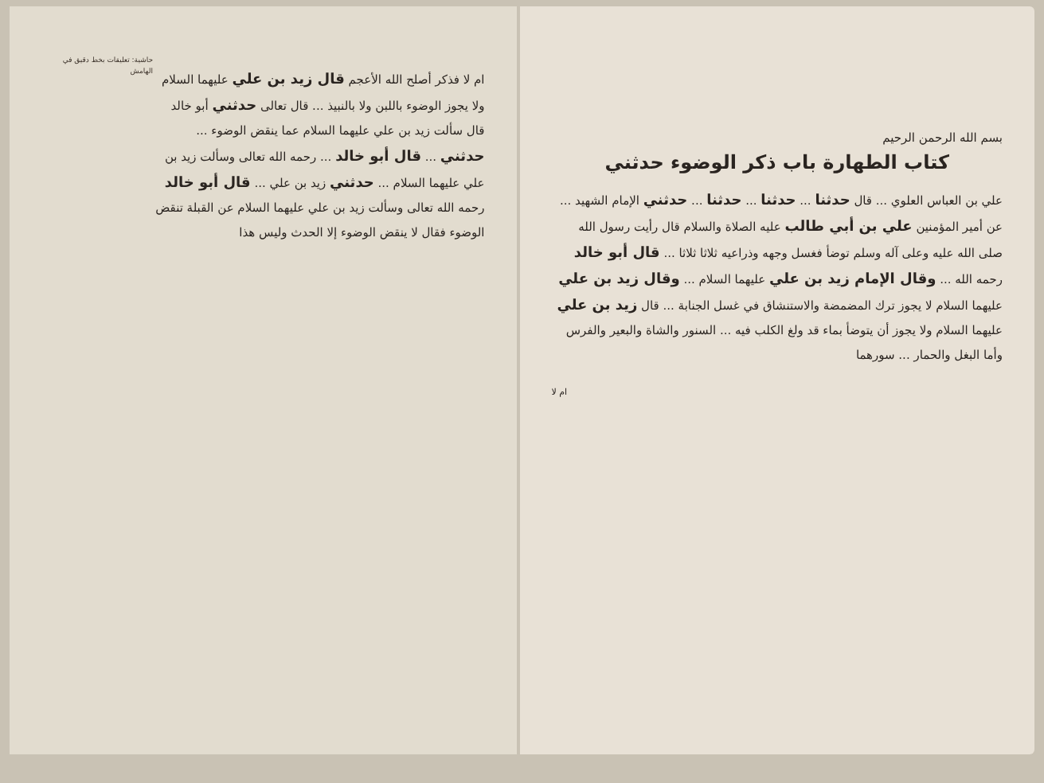بسم الله الرحمن الرحيم
كتاب الطهارة باب ذكر الوضوء حدثني
علي بن العباس العلوي ... قال حدثنا ... حدثنا ... حدثنا ... حدثني الإمام الشهيد ... عن أمير المؤمنين علي بن أبي طالب عليه الصلاة والسلام قال رأيت رسول الله صلى الله عليه وعلى آله وسلم توضأ فغسل وجهه وذراعيه ثلاثا ثلاثا ... قال أبو خالد رحمه الله ... وقال الإمام زيد بن علي عليهما السلام ... وقال زيد بن علي عليهما السلام لا يجوز ترك المضمضة والاستنشاق في غسل الجنابة ... قال زيد بن علي عليهما السلام ولا يجوز أن يتوضأ بماء قد ولغ الكلب فيه ... السنور والشاة والبعير والفرس وأما البغل والحمار ... سورهما
ام لا
ام لا فذكر أصلح الله الأعجم قال زيد بن علي عليهما السلام ولا يجوز الوضوء باللبن ولا بالنبيذ ... قال تعالى حدثني أبو خالد قال سألت زيد بن علي عليهما السلام عما ينقض الوضوء ... حدثني ... قال أبو خالد ... رحمه الله تعالى وسألت زيد بن علي عليهما السلام ... حدثني زيد بن علي ... قال أبو خالد رحمه الله تعالى وسألت زيد بن علي عليهما السلام عن القبلة تنقض الوضوء فقال لا ينقض الوضوء إلا الحدث وليس هذا
حاشية: تعليقات بخط دقيق في الهامش